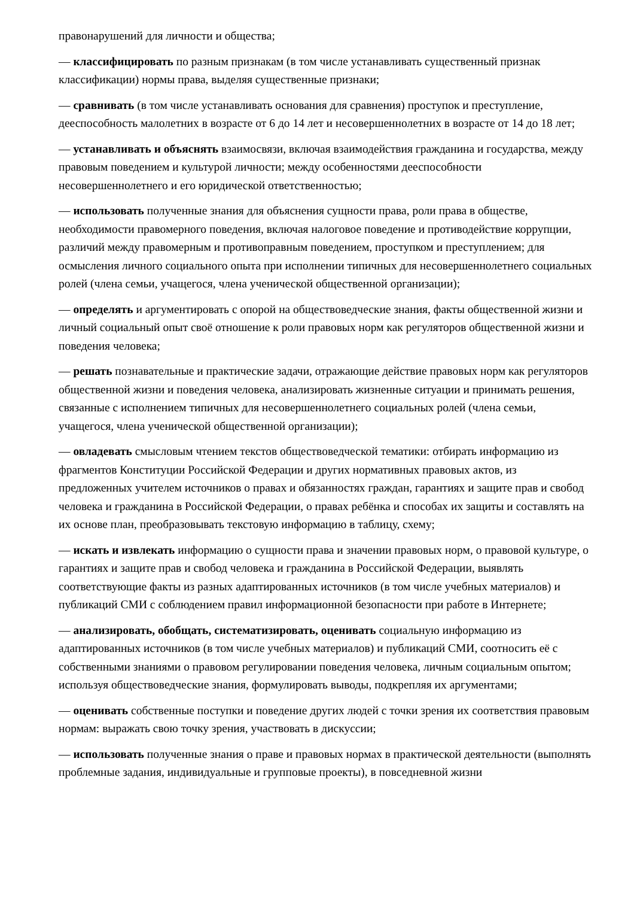правонарушений для личности и общества;
— классифицировать по разным признакам (в том числе устанавливать существенный признак классификации) нормы права, выделяя существенные признаки;
— сравнивать (в том числе устанавливать основания для сравнения) проступок и преступление, дееспособность малолетних в возрасте от 6 до 14 лет и несовершеннолетних в возрасте от 14 до 18 лет;
— устанавливать и объяснять взаимосвязи, включая взаимодействия гражданина и государства, между правовым поведением и культурой личности; между особенностями дееспособности несовершеннолетнего и его юридической ответственностью;
— использовать полученные знания для объяснения сущности права, роли права в обществе, необходимости правомерного поведения, включая налоговое поведение и противодействие коррупции, различий между правомерным и противоправным поведением, проступком и преступлением; для осмысления личного социального опыта при исполнении типичных для несовершеннолетнего социальных ролей (члена семьи, учащегося, члена ученической общественной организации);
— определять и аргументировать с опорой на обществоведческие знания, факты общественной жизни и личный социальный опыт своё отношение к роли правовых норм как регуляторов общественной жизни и поведения человека;
— решать познавательные и практические задачи, отражающие действие правовых норм как регуляторов общественной жизни и поведения человека, анализировать жизненные ситуации и принимать решения, связанные с исполнением типичных для несовершеннолетнего социальных ролей (члена семьи, учащегося, члена ученической общественной организации);
— овладевать смысловым чтением текстов обществоведческой тематики: отбирать информацию из фрагментов Конституции Российской Федерации и других нормативных правовых актов, из предложенных учителем источников о правах и обязанностях граждан, гарантиях и защите прав и свобод человека и гражданина в Российской Федерации, о правах ребёнка и способах их защиты и составлять на их основе план, преобразовывать текстовую информацию в таблицу, схему;
— искать и извлекать информацию о сущности права и значении правовых норм, о правовой культуре, о гарантиях и защите прав и свобод человека и гражданина в Российской Федерации, выявлять соответствующие факты из разных адаптированных источников (в том числе учебных материалов) и публикаций СМИ с соблюдением правил информационной безопасности при работе в Интернете;
— анализировать, обобщать, систематизировать, оценивать социальную информацию из адаптированных источников (в том числе учебных материалов) и публикаций СМИ, соотносить её с собственными знаниями о правовом регулировании поведения человека, личным социальным опытом; используя обществоведческие знания, формулировать выводы, подкрепляя их аргументами;
— оценивать собственные поступки и поведение других людей с точки зрения их соответствия правовым нормам: выражать свою точку зрения, участвовать в дискуссии;
— использовать полученные знания о праве и правовых нормах в практической деятельности (выполнять проблемные задания, индивидуальные и групповые проекты), в повседневной жизни